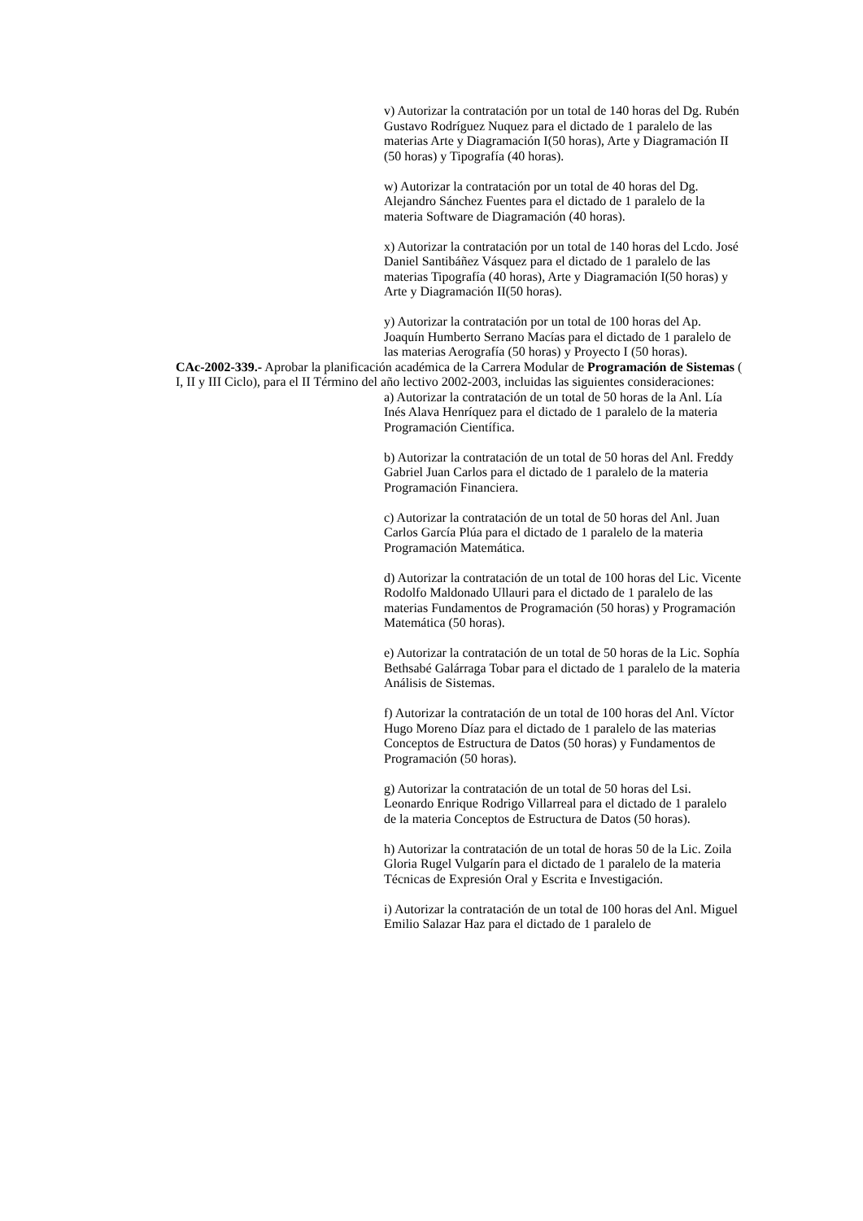v) Autorizar la contratación por un total de 140 horas del Dg. Rubén Gustavo Rodríguez Nuquez para el dictado de 1 paralelo de las materias Arte y Diagramación I(50 horas), Arte y Diagramación II (50 horas) y Tipografía (40 horas).
w) Autorizar la contratación por un total de 40 horas del Dg. Alejandro Sánchez Fuentes para el dictado de 1 paralelo de la materia Software de Diagramación (40 horas).
x) Autorizar la contratación por un total de 140 horas del Lcdo. José Daniel Santibáñez Vásquez para el dictado de 1 paralelo de las materias Tipografía (40 horas), Arte y Diagramación I(50 horas) y Arte y Diagramación II(50 horas).
y) Autorizar la contratación por un total de 100 horas del Ap. Joaquín Humberto Serrano Macías para el dictado de 1 paralelo de las materias Aerografía (50 horas) y Proyecto I (50 horas).
CAc-2002-339.- Aprobar la planificación académica de la Carrera Modular de Programación de Sistemas ( I, II y III Ciclo), para el II Término del año lectivo 2002-2003, incluidas las siguientes consideraciones:
a) Autorizar la contratación de un total de 50 horas de la Anl. Lía Inés Alava Henríquez para el dictado de 1 paralelo de la materia Programación Científica.
b) Autorizar la contratación de un total de 50 horas del Anl. Freddy Gabriel Juan Carlos para el dictado de 1 paralelo de la materia Programación Financiera.
c) Autorizar la contratación de un total de 50 horas del Anl. Juan Carlos García Plúa para el dictado de 1 paralelo de la materia Programación Matemática.
d) Autorizar la contratación de un total de 100 horas del Lic. Vicente Rodolfo Maldonado Ullauri para el dictado de 1 paralelo de las materias Fundamentos de Programación (50 horas) y Programación Matemática (50 horas).
e) Autorizar la contratación de un total de 50 horas de la Lic. Sophía Bethsabé Galárraga Tobar para el dictado de 1 paralelo de la materia Análisis de Sistemas.
f) Autorizar la contratación de un total de 100 horas del Anl. Víctor Hugo Moreno Díaz para el dictado de 1 paralelo de las materias Conceptos de Estructura de Datos (50 horas) y Fundamentos de Programación (50 horas).
g) Autorizar la contratación de un total de 50 horas del Lsi. Leonardo Enrique Rodrigo Villarreal para el dictado de 1 paralelo de la materia Conceptos de Estructura de Datos (50 horas).
h) Autorizar la contratación de un total de horas 50 de la Lic. Zoila Gloria Rugel Vulgarín para el dictado de 1 paralelo de la materia Técnicas de Expresión Oral y Escrita e Investigación.
i) Autorizar la contratación de un total de 100 horas del Anl. Miguel Emilio Salazar Haz para el dictado de 1 paralelo de